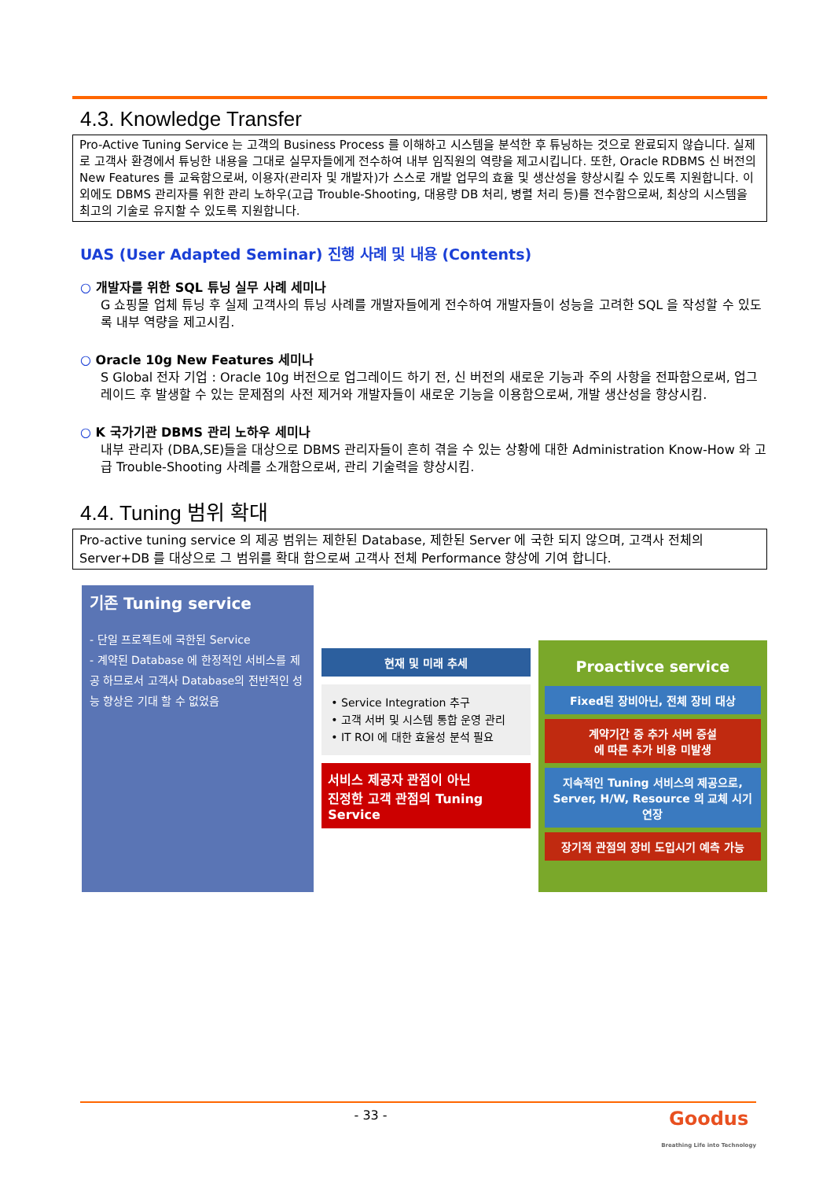4.3. Knowledge Transfer
Pro-Active Tuning Service 는 고객의 Business Process 를 이해하고 시스템을 분석한 후 튜닝하는 것으로 완료되지 않습니다. 실제로 고객사 환경에서 튜닝한 내용을 그대로 실무자들에게 전수하여 내부 임직원의 역량을 제고시킵니다. 또한, Oracle RDBMS 신 버전의 New Features 를 교육함으로써, 이용자(관리자 및 개발자)가 스스로 개발 업무의 효율 및 생산성을 향상시킬 수 있도록 지원합니다. 이외에도 DBMS 관리자를 위한 관리 노하우(고급 Trouble-Shooting, 대용량 DB 처리, 병렬 처리 등)를 전수함으로써, 최상의 시스템을 최고의 기술로 유지할 수 있도록 지원합니다.
UAS (User Adapted Seminar) 진행 사례 및 내용 (Contents)
○ 개발자를 위한 SQL 튜닝 실무 사례 세미나
G 쇼핑몰 업체 튜닝 후 실제 고객사의 튜닝 사례를 개발자들에게 전수하여 개발자들이 성능을 고려한 SQL 을 작성할 수 있도록 내부 역량을 제고시킴.
○ Oracle 10g New Features 세미나
S Global 전자 기업 : Oracle 10g 버전으로 업그레이드 하기 전, 신 버전의 새로운 기능과 주의 사항을 전파함으로써, 업그레이드 후 발생할 수 있는 문제점의 사전 제거와 개발자들이 새로운 기능을 이용함으로써, 개발 생산성을 향상시킴.
○ K 국가기관 DBMS 관리 노하우 세미나
내부 관리자 (DBA,SE)들을 대상으로 DBMS 관리자들이 흔히 겪을 수 있는 상황에 대한 Administration Know-How 와 고급 Trouble-Shooting 사례를 소개함으로써, 관리 기술력을 향상시킴.
4.4. Tuning 범위 확대
Pro-active tuning service 의 제공 범위는 제한된 Database, 제한된 Server 에 국한 되지 않으며, 고객사 전체의 Server+DB 를 대상으로 그 범위를 확대 함으로써 고객사 전체 Performance 향상에 기여 합니다.
기존 Tuning service
- 단일 프로젝트에 국한된 Service
- 계약된 Database 에 한정적인 서비스를 제공 하므로서 고객사 Database의 전반적인 성능 향상은 기대 할 수 없었음
현재 및 미래 추세
• Service Integration 추구
• 고객 서버 및 시스템 통합 운영 관리
• IT ROI 에 대한 효율성 분석 필요
서비스 제공자 관점이 아닌
진정한 고객 관점의 Tuning Service
Proactivce service
Fixed된 장비아닌, 전체 장비 대상
계약기간 중 추가 서버 증설
에 따른 추가 비용 미발생
지속적인 Tuning 서비스의 제공으로, Server, H/W, Resource 의 교체 시기 연장
장기적 관점의 장비 도입시기 예측 가능
- 33 - Goodus
Breathing Life into Technology